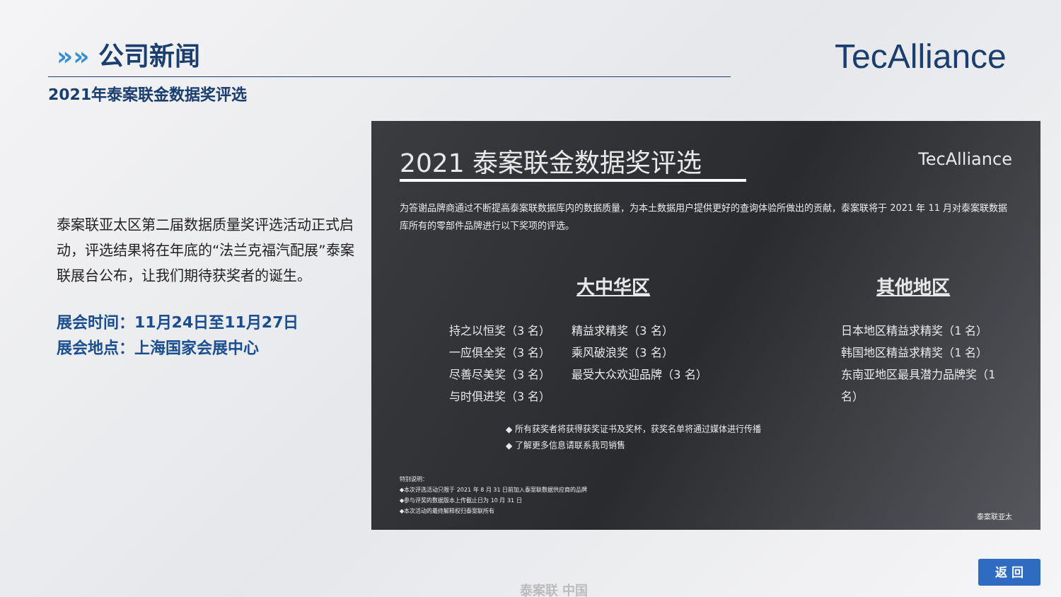»» 公司新闻
2021年泰案联金数据奖评选
TecAlliance
泰案联亚太区第二届数据质量奖评选活动正式启动，评选结果将在年底的“法兰克福汽配展”泰案联展台公布，让我们期待获奖者的诞生。
展会时间：11月24日至11月27日
展会地点：上海国家会展中心
2021 泰案联金数据奖评选
TecAlliance
为答谢品牌商通过不断提高泰案联数据库内的数据质量，为本土数据用户提供更好的查询体验所做出的贡献，泰案联将于 2021 年 11 月对泰案联数据库所有的零部件品牌进行以下奖项的评选。
大中华区
持之以恒奖（3 名）
一应俱全奖（3 名）
尽善尽美奖（3 名）
与时俱进奖（3 名）
精益求精奖（3 名）
乘风破浪奖（3 名）
最受大众欢迎品牌（3 名）
其他地区
日本地区精益求精奖（1 名）
韩国地区精益求精奖（1 名）
东南亚地区最具潜力品牌奖（1 名）
◆ 所有获奖者将获得获奖证书及奖杯，获奖名单将通过媒体进行传播
◆ 了解更多信息请联系我司销售
特别说明：
◆本次评选活动只限于 2021 年 8 月 31 日前加入泰案联数据供应商的品牌
◆参与评奖的数据版本上传截止日为 10 月 31 日
◆本次活动的最终解释权归泰案联所有
泰案联亚太
返 回
泰案联 中国